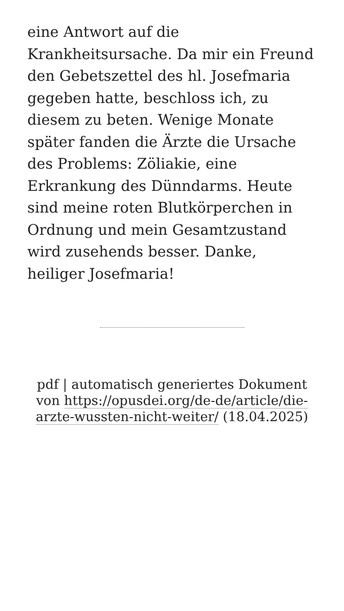eine Antwort auf die Krankheitsursache. Da mir ein Freund den Gebetszettel des hl. Josefmaria gegeben hatte, beschloss ich, zu diesem zu beten. Wenige Monate später fanden die Ärzte die Ursache des Problems: Zöliakie, eine Erkrankung des Dünndarms. Heute sind meine roten Blutkörperchen in Ordnung und mein Gesamtzustand wird zusehends besser. Danke, heiliger Josefmaria!
pdf | automatisch generiertes Dokument von https://opusdei.org/de-de/article/die-arzte-wussten-nicht-weiter/ (18.04.2025)